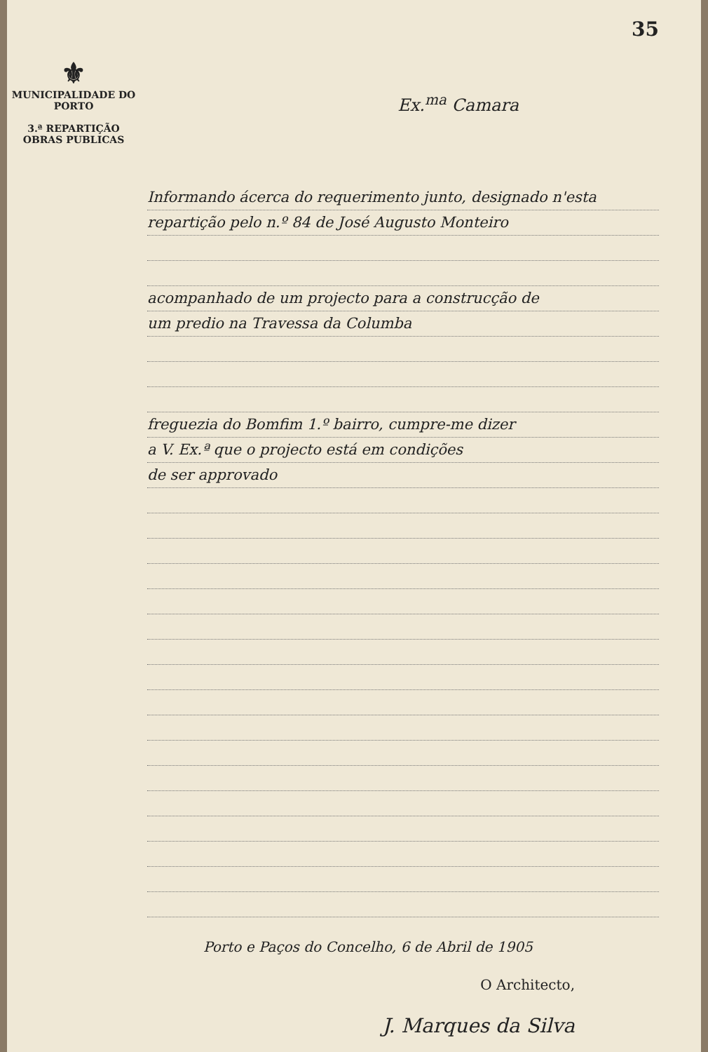35
⚜
MUNICIPALIDADE DO PORTO
3.ª REPARTIÇÃO
OBRAS PUBLICAS
Ex.<sup>ma</sup> Camara
Informando ácerca do requerimento junto, designado n'esta
repartição pelo n.º 84 de José Augusto Monteiro
acompanhado de um projecto para a construcção de
um predio na Travessa da Columba
freguezia do Bomfim 1.º bairro, cumpre-me dizer
a V. Ex.ª que o projecto está em condições
de ser approvado
Porto e Paços do Concelho, 6 de Abril de 1905
O Architecto,
J. Marques da Silva